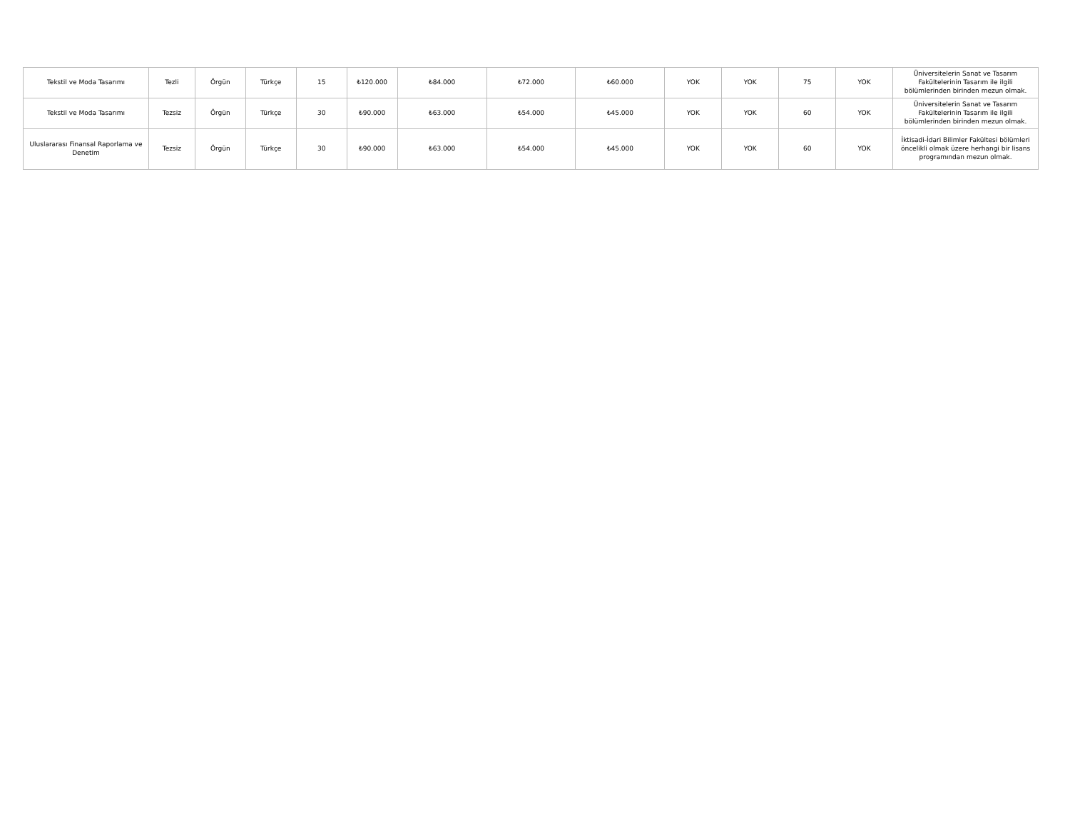| Tekstil ve Moda Tasarımı | Tezli | Örgün | Türkçe | 15 | ₺120.000 | ₺84.000 | ₺72.000 | ₺60.000 | YOK | YOK | 75 | YOK | Üniversitelerin Sanat ve Tasarım Fakültelerinin Tasarım ile ilgili bölümlerinden birinden mezun olmak. |
| Tekstil ve Moda Tasarımı | Tezsiz | Örgün | Türkçe | 30 | ₺90.000 | ₺63.000 | ₺54.000 | ₺45.000 | YOK | YOK | 60 | YOK | Üniversitelerin Sanat ve Tasarım Fakültelerinin Tasarım ile ilgili bölümlerinden birinden mezun olmak. |
| Uluslararası Finansal Raporlama ve Denetim | Tezsiz | Örgün | Türkçe | 30 | ₺90.000 | ₺63.000 | ₺54.000 | ₺45.000 | YOK | YOK | 60 | YOK | İktisadi-İdari Bilimler Fakültesi bölümleri öncelikli olmak üzere herhangi bir lisans programından mezun olmak. |